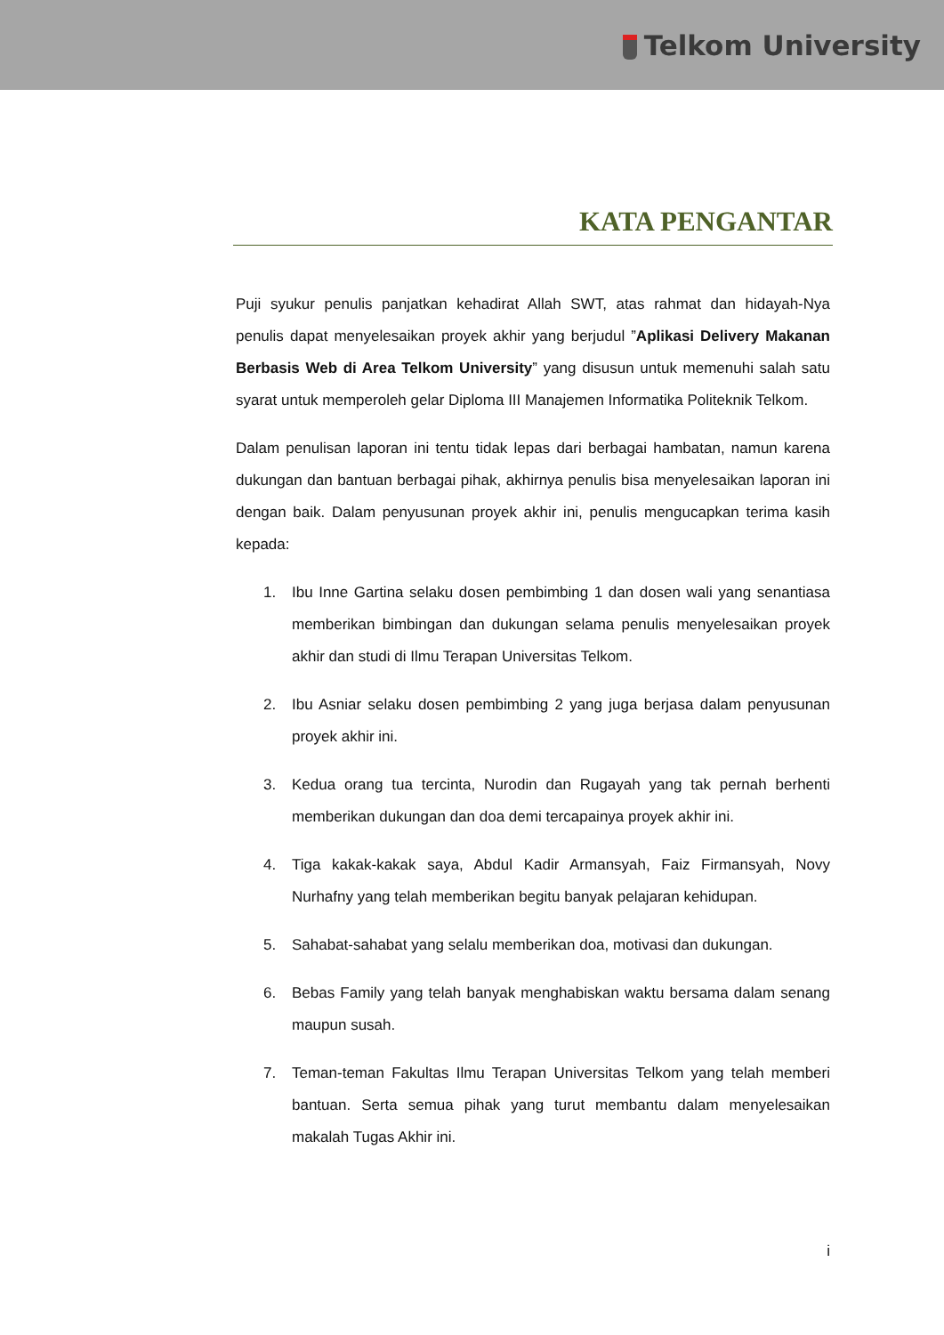Telkom University
KATA PENGANTAR
Puji syukur penulis panjatkan kehadirat Allah SWT, atas rahmat dan hidayah-Nya penulis dapat menyelesaikan proyek akhir yang berjudul ”Aplikasi Delivery Makanan Berbasis Web di Area Telkom University” yang disusun untuk memenuhi salah satu syarat untuk memperoleh gelar Diploma III Manajemen Informatika Politeknik Telkom.
Dalam penulisan laporan ini tentu tidak lepas dari berbagai hambatan, namun karena dukungan dan bantuan berbagai pihak, akhirnya penulis bisa menyelesaikan laporan ini dengan baik. Dalam penyusunan proyek akhir ini, penulis mengucapkan terima kasih kepada:
1. Ibu Inne Gartina selaku dosen pembimbing 1 dan dosen wali yang senantiasa memberikan bimbingan dan dukungan selama penulis menyelesaikan proyek akhir dan studi di Ilmu Terapan Universitas Telkom.
2. Ibu Asniar selaku dosen pembimbing 2 yang juga berjasa dalam penyusunan proyek akhir ini.
3. Kedua orang tua tercinta, Nurodin dan Rugayah yang tak pernah berhenti memberikan dukungan dan doa demi tercapainya proyek akhir ini.
4. Tiga kakak-kakak saya, Abdul Kadir Armansyah, Faiz Firmansyah, Novy Nurhafny yang telah memberikan begitu banyak pelajaran kehidupan.
5. Sahabat-sahabat yang selalu memberikan doa, motivasi dan dukungan.
6. Bebas Family yang telah banyak menghabiskan waktu bersama dalam senang maupun susah.
7. Teman-teman Fakultas Ilmu Terapan Universitas Telkom yang telah memberi bantuan. Serta semua pihak yang turut membantu dalam menyelesaikan makalah Tugas Akhir ini.
i